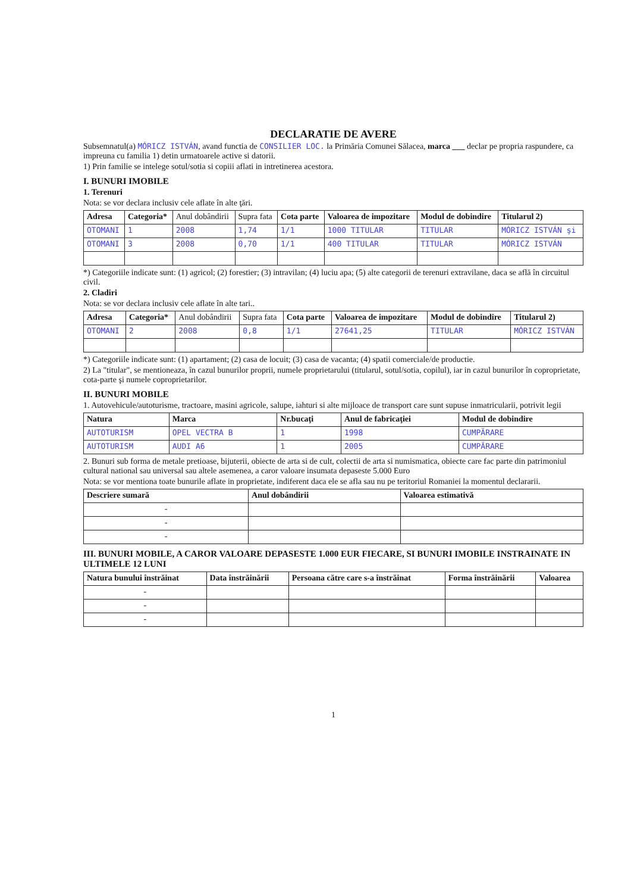DECLARATIE DE AVERE
Subsemnatul(a) MÓRICZ ISTVÁN, avand functia de CONSILIER LOC. la Primăria Comunei Sălacea, marca ___ declar pe propria raspundere, ca impreuna cu familia 1) detin urmatoarele active si datorii.
1) Prin familie se intelege sotul/sotia si copiii aflati in intretinerea acestora.
I. BUNURI IMOBILE
1. Terenuri
Nota: se vor declara inclusiv cele aflate în alte ţări.
| Adresa | Categoria* | Anul dobândirii | Supra fata | Cota parte | Valoarea de impozitare | Modul de dobindire | Titularul 2) |
| OTOMANI | 1 | 2008 | 1,74 | 1/1 | 1000 TITULAR | TITULAR | MÓRICZ ISTVÁN şi |
| OTOMANI | 3 | 2008 | 0,70 | 1/1 | 400 TITULAR | TITULAR | MÓRICZ ISTVÁN |
*) Categoriile indicate sunt: (1) agricol; (2) forestier; (3) intravilan; (4) luciu apa; (5) alte categorii de terenuri extravilane, daca se află în circuitul civil.
2. Cladiri
Nota: se vor declara inclusiv cele aflate în alte tari..
| Adresa | Categoria* | Anul dobândirii | Supra fata | Cota parte | Valoarea de impozitare | Modul de dobindire | Titularul 2) |
| OTOMANI | 2 | 2008 | 0,8 | 1/1 | 27641,25 | TITULAR | MÓRICZ ISTVÁN |
*) Categoriile indicate sunt: (1) apartament; (2) casa de locuit; (3) casa de vacanta; (4) spatii comerciale/de productie.
2) La "titular", se mentioneaza, în cazul bunurilor proprii, numele proprietarului (titularul, sotul/sotia, copilul), iar in cazul bunurilor în coproprietate, cota-parte şi numele coproprietarilor.
II. BUNURI MOBILE
1. Autovehicule/autoturisme, tractoare, masini agricole, salupe, iahturi si alte mijloace de transport care sunt supuse inmatricularii, potrivit legii
| Natura | Marca | Nr.bucaţi | Anul de fabricaţiei | Modul de dobindire |
| --- | --- | --- | --- | --- |
| AUTOTURISM | OPEL VECTRA B | 1 | 1998 | CUMPĂRARE |
| AUTOTURISM | AUDI A6 | 1 | 2005 | CUMPĂRARE |
2. Bunuri sub forma de metale pretioase, bijuterii, obiecte de arta si de cult, colectii de arta si numismatica, obiecte care fac parte din patrimoniul cultural national sau universal sau altele asemenea, a caror valoare insumata depaseste 5.000 Euro
Nota: se vor mentiona toate bunurile aflate in proprietate, indiferent daca ele se afla sau nu pe teritoriul Romaniei la momentul declararii.
| Descriere sumară | Anul dobândirii | Valoarea estimativă |
| --- | --- | --- |
| - | | |
| - | | |
| - | | |
III. BUNURI MOBILE, A CAROR VALOARE DEPASESTE 1.000 EUR FIECARE, SI BUNURI IMOBILE INSTRAINATE IN ULTIMELE 12 LUNI
| Natura bunului înstrăinat | Data înstrăinării | Persoana către care s-a înstrăinat | Forma înstrăinării | Valoarea |
| --- | --- | --- | --- | --- |
| - | | | | |
| - | | | | |
| - | | | | |
1